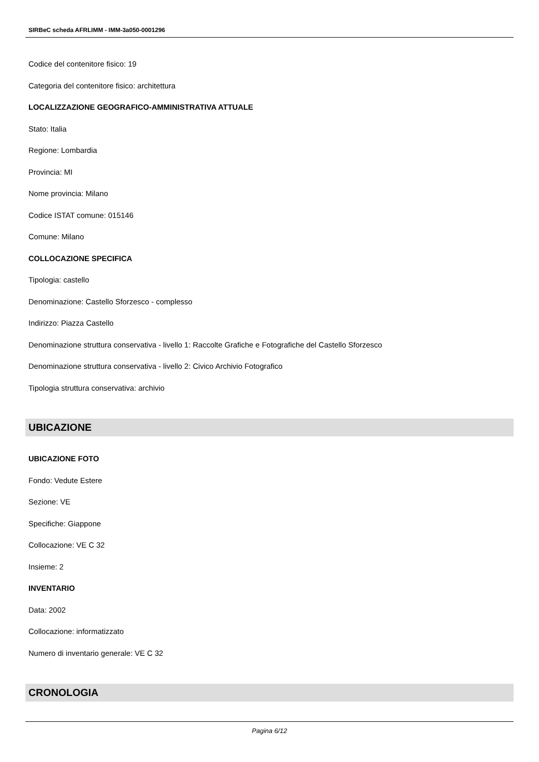SIRBeC scheda AFRLIMM - IMM-3a050-0001296
Codice del contenitore fisico: 19
Categoria del contenitore fisico: architettura
LOCALIZZAZIONE GEOGRAFICO-AMMINISTRATIVA ATTUALE
Stato: Italia
Regione: Lombardia
Provincia: MI
Nome provincia: Milano
Codice ISTAT comune: 015146
Comune: Milano
COLLOCAZIONE SPECIFICA
Tipologia: castello
Denominazione: Castello Sforzesco - complesso
Indirizzo: Piazza Castello
Denominazione struttura conservativa - livello 1: Raccolte Grafiche e Fotografiche del Castello Sforzesco
Denominazione struttura conservativa - livello 2: Civico Archivio Fotografico
Tipologia struttura conservativa: archivio
UBICAZIONE
UBICAZIONE FOTO
Fondo: Vedute Estere
Sezione: VE
Specifiche: Giappone
Collocazione: VE C 32
Insieme: 2
INVENTARIO
Data: 2002
Collocazione: informatizzato
Numero di inventario generale: VE C 32
CRONOLOGIA
Pagina 6/12